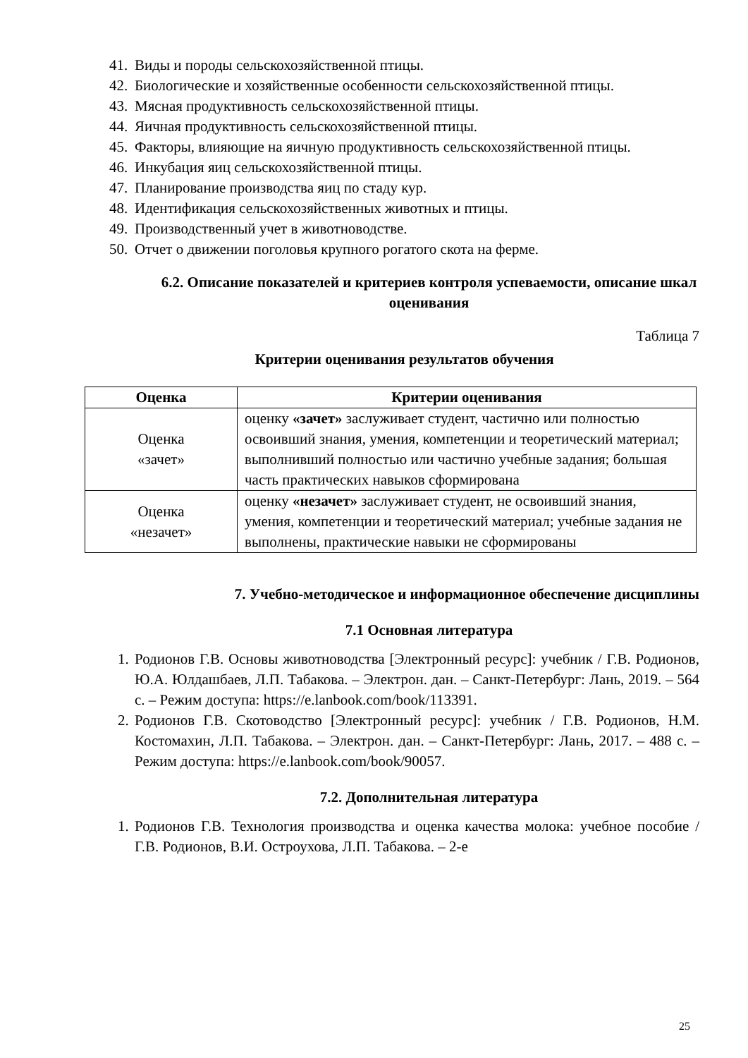41. Виды и породы сельскохозяйственной птицы.
42. Биологические и хозяйственные особенности сельскохозяйственной птицы.
43. Мясная продуктивность сельскохозяйственной птицы.
44. Яичная продуктивность сельскохозяйственной птицы.
45. Факторы, влияющие на яичную продуктивность сельскохозяйственной птицы.
46. Инкубация яиц сельскохозяйственной птицы.
47. Планирование производства яиц по стаду кур.
48. Идентификация сельскохозяйственных животных и птицы.
49. Производственный учет в животноводстве.
50. Отчет о движении поголовья крупного рогатого скота на ферме.
6.2. Описание показателей и критериев контроля успеваемости, описание шкал оценивания
Таблица 7
Критерии оценивания результатов обучения
| Оценка | Критерии оценивания |
| --- | --- |
| Оценка «зачет» | оценку «зачет» заслуживает студент, частично или полностью освоивший знания, умения, компетенции и теоретический материал; выполнивший полностью или частично учебные задания; большая часть практических навыков сформирована |
| Оценка «незачет» | оценку «незачет» заслуживает студент, не освоивший знания, умения, компетенции и теоретический материал; учебные задания не выполнены, практические навыки не сформированы |
7. Учебно-методическое и информационное обеспечение дисциплины
7.1 Основная литература
1. Родионов Г.В. Основы животноводства [Электронный ресурс]: учебник / Г.В. Родионов, Ю.А. Юлдашбаев, Л.П. Табакова. – Электрон. дан. – Санкт-Петербург: Лань, 2019. – 564 с. – Режим доступа: https://e.lanbook.com/book/113391.
2. Родионов Г.В. Скотоводство [Электронный ресурс]: учебник / Г.В. Родионов, Н.М. Костомахин, Л.П. Табакова. – Электрон. дан. – Санкт-Петербург: Лань, 2017. – 488 с. – Режим доступа: https://e.lanbook.com/book/90057.
7.2. Дополнительная литература
1. Родионов Г.В. Технология производства и оценка качества молока: учебное пособие / Г.В. Родионов, В.И. Остроухова, Л.П. Табакова. – 2-е
25